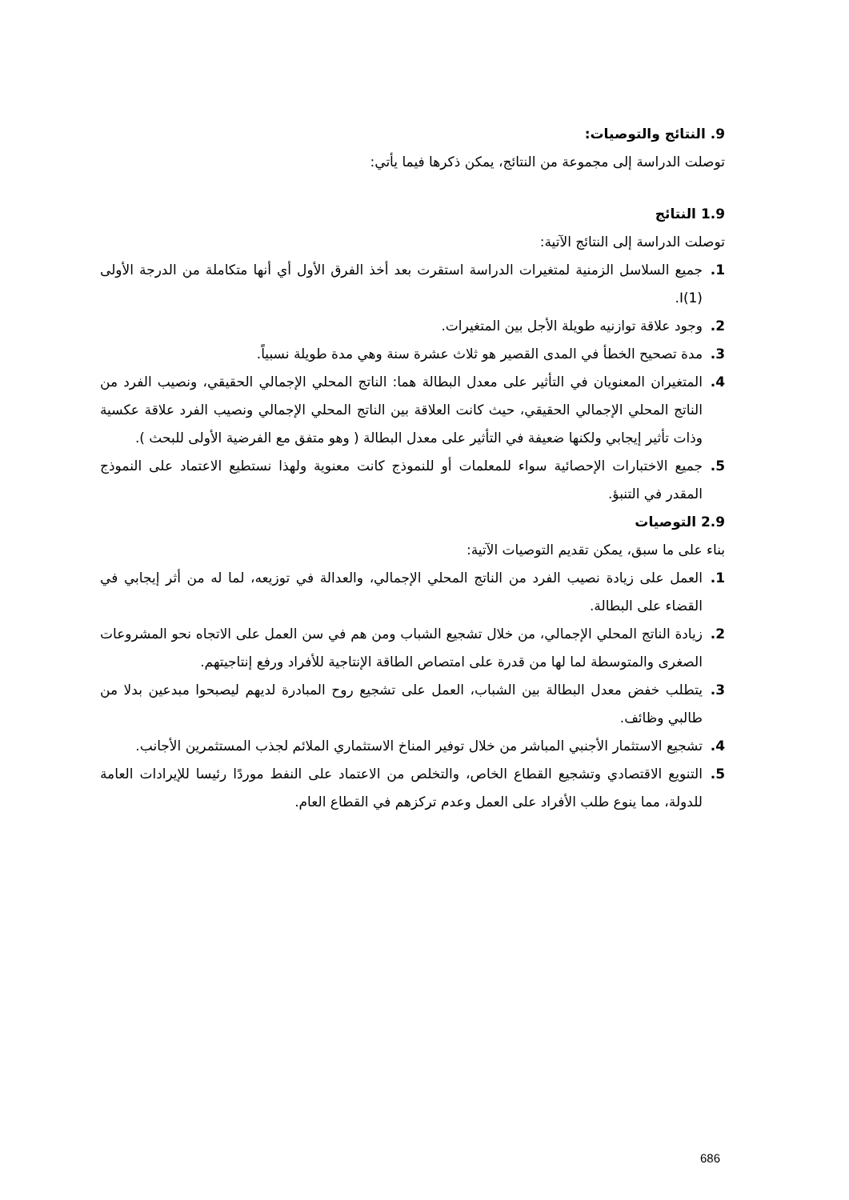9. النتائج والتوصيات:
توصلت الدراسة إلى مجموعة من النتائج، يمكن ذكرها فيما يأتي:
1.9 النتائج
توصلت الدراسة إلى النتائج الآتية:
1. جميع السلاسل الزمنية لمتغيرات الدراسة استقرت بعد أخذ الفرق الأول أي أنها متكاملة من الدرجة الأولى (1)I.
2. وجود علاقة توازنيه طويلة الأجل بين المتغيرات.
3. مدة تصحيح الخطأ في المدى القصير هو ثلاث عشرة سنة وهي مدة طويلة نسبياً.
4. المتغيران المعنويان في التأثير على معدل البطالة هما: الناتج المحلي الإجمالي الحقيقي، ونصيب الفرد من الناتج المحلي الإجمالي الحقيقي، حيث كانت العلاقة بين الناتج المحلي الإجمالي ونصيب الفرد علاقة عكسية وذات تأثير إيجابي ولكنها ضعيفة في التأثير على معدل البطالة ( وهو متفق مع الفرضية الأولى للبحث ).
5. جميع الاختبارات الإحصائية سواء للمعلمات أو للنموذج كانت معنوية ولهذا نستطيع الاعتماد على النموذج المقدر في التنبؤ.
2.9 التوصيات
بناء على ما سبق، يمكن تقديم التوصيات الآتية:
1. العمل على زيادة نصيب الفرد من الناتج المحلي الإجمالي، والعدالة في توزيعه، لما له من أثر إيجابي في القضاء على البطالة.
2. زيادة الناتج المحلي الإجمالي، من خلال تشجيع الشباب ومن هم في سن العمل على الاتجاه نحو المشروعات الصغرى والمتوسطة لما لها من قدرة على امتصاص الطاقة الإنتاجية للأفراد ورفع إنتاجيتهم.
3. يتطلب خفض معدل البطالة بين الشباب، العمل على تشجيع روح المبادرة لديهم ليصبحوا مبدعين بدلا من طالبي وظائف.
4. تشجيع الاستثمار الأجنبي المباشر من خلال توفير المناخ الاستثماري الملائم لجذب المستثمرين الأجانب.
5. التنويع الاقتصادي وتشجيع القطاع الخاص، والتخلص من الاعتماد على النفط موردًا رئيسا للإيرادات العامة للدولة، مما ينوع طلب الأفراد على العمل وعدم تركزهم في القطاع العام.
686